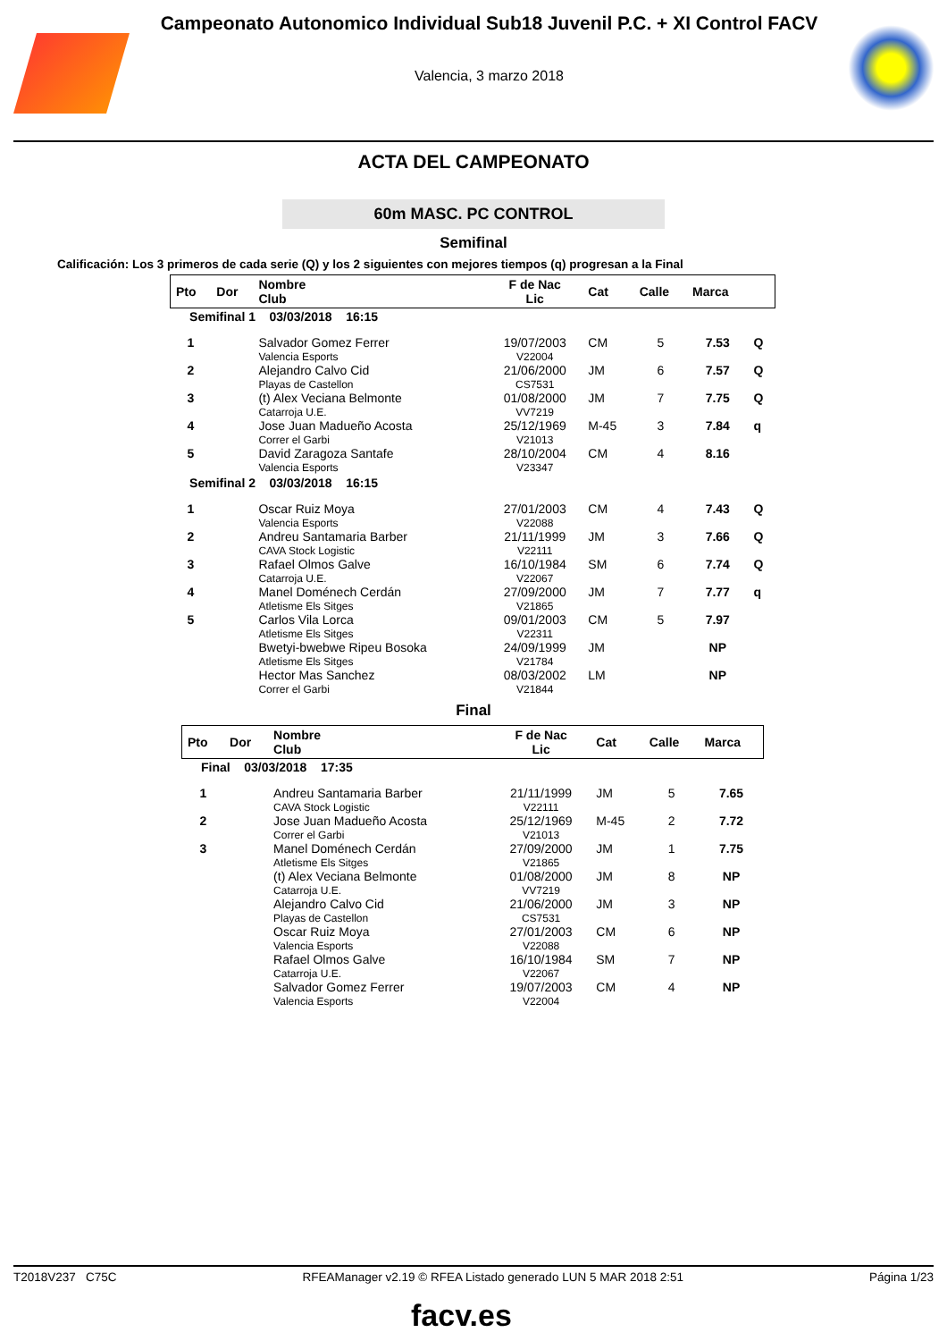Campeonato Autonomico Individual Sub18 Juvenil P.C. + XI Control FACV
Valencia, 3 marzo 2018
ACTA DEL CAMPEONATO
60m MASC. PC CONTROL
Semifinal
Calificación: Los 3 primeros de cada serie (Q) y los 2 siguientes con mejores tiempos (q) progresan a la Final
| Pto | Dor | Nombre Club | F de Nac Lic | Cat | Calle | Marca | |
| --- | --- | --- | --- | --- | --- | --- | --- |
| Semifinal 1 03/03/2018 16:15 | | | | | | | |
| 1 | | Salvador Gomez Ferrer Valencia Esports | 19/07/2003 V22004 | CM | 5 | 7.53 | Q |
| 2 | | Alejandro Calvo Cid Playas de Castellon | 21/06/2000 CS7531 | JM | 6 | 7.57 | Q |
| 3 | | (t) Alex Veciana Belmonte Catarroja U.E. | 01/08/2000 VV7219 | JM | 7 | 7.75 | Q |
| 4 | | Jose Juan Madueño Acosta Correr el Garbi | 25/12/1969 V21013 | M-45 | 3 | 7.84 | q |
| 5 | | David Zaragoza Santafe Valencia Esports | 28/10/2004 V23347 | CM | 4 | 8.16 | |
| Semifinal 2 03/03/2018 16:15 | | | | | | | |
| 1 | | Oscar Ruiz Moya Valencia Esports | 27/01/2003 V22088 | CM | 4 | 7.43 | Q |
| 2 | | Andreu Santamaria Barber CAVA Stock Logistic | 21/11/1999 V22111 | JM | 3 | 7.66 | Q |
| 3 | | Rafael Olmos Galve Catarroja U.E. | 16/10/1984 V22067 | SM | 6 | 7.74 | Q |
| 4 | | Manel Doménech Cerdán Atletisme Els Sitges | 27/09/2000 V21865 | JM | 7 | 7.77 | q |
| 5 | | Carlos Vila Lorca Atletisme Els Sitges | 09/01/2003 V22311 | CM | 5 | 7.97 | |
| | | Bwetyi-bwebwe Ripeu Bosoka Atletisme Els Sitges | 24/09/1999 V21784 | JM | | NP | |
| | | Hector Mas Sanchez Correr el Garbi | 08/03/2002 V21844 | LM | | NP | |
Final
| Pto | Dor | Nombre Club | F de Nac Lic | Cat | Calle | Marca |
| --- | --- | --- | --- | --- | --- | --- |
| Final 03/03/2018 17:35 | | | | | | |
| 1 | | Andreu Santamaria Barber CAVA Stock Logistic | 21/11/1999 V22111 | JM | 5 | 7.65 |
| 2 | | Jose Juan Madueño Acosta Correr el Garbi | 25/12/1969 V21013 | M-45 | 2 | 7.72 |
| 3 | | Manel Doménech Cerdán Atletisme Els Sitges | 27/09/2000 V21865 | JM | 1 | 7.75 |
| | | (t) Alex Veciana Belmonte Catarroja U.E. | 01/08/2000 VV7219 | JM | 8 | NP |
| | | Alejandro Calvo Cid Playas de Castellon | 21/06/2000 CS7531 | JM | 3 | NP |
| | | Oscar Ruiz Moya Valencia Esports | 27/01/2003 V22088 | CM | 6 | NP |
| | | Rafael Olmos Galve Catarroja U.E. | 16/10/1984 V22067 | SM | 7 | NP |
| | | Salvador Gomez Ferrer Valencia Esports | 19/07/2003 V22004 | CM | 4 | NP |
T2018V237 C75C RFEAManager v2.19 © RFEA Listado generado LUN 5 MAR 2018 2:51 Página 1/23
facv.es